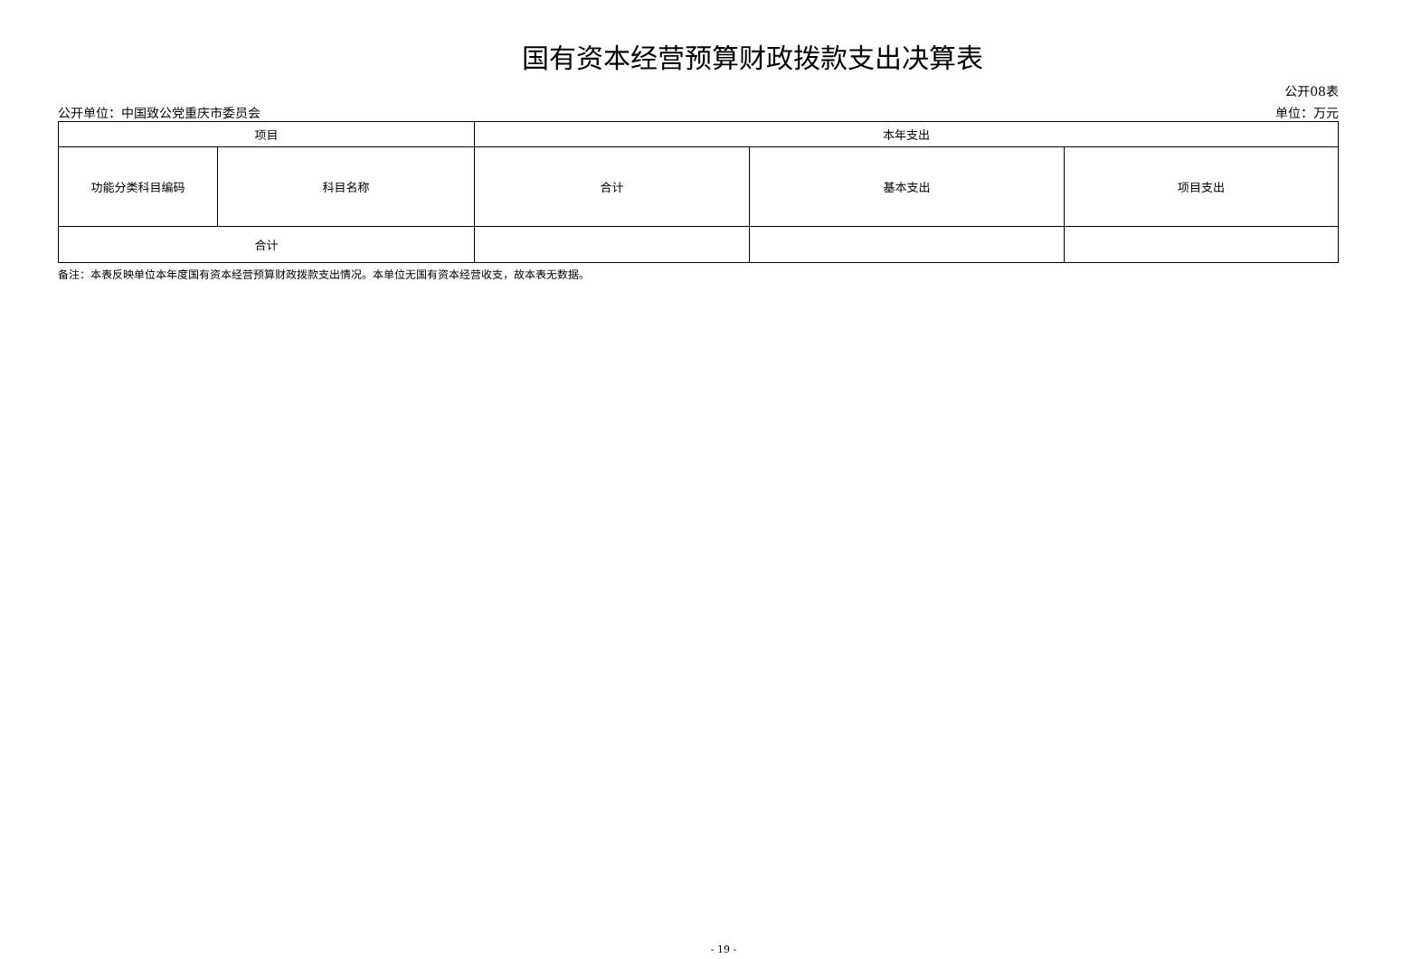国有资本经营预算财政拨款支出决算表
公开08表
公开单位：中国致公党重庆市委员会 单位：万元
| 项目 | | 本年支出 | | |
| --- | --- | --- | --- | --- |
| 功能分类科目编码 | 科目名称 | 合计 | 基本支出 | 项目支出 |
| 合计 | | | | |
备注：本表反映单位本年度国有资本经营预算财政拨款支出情况。本单位无国有资本经营收支，故本表无数据。
- 19 -